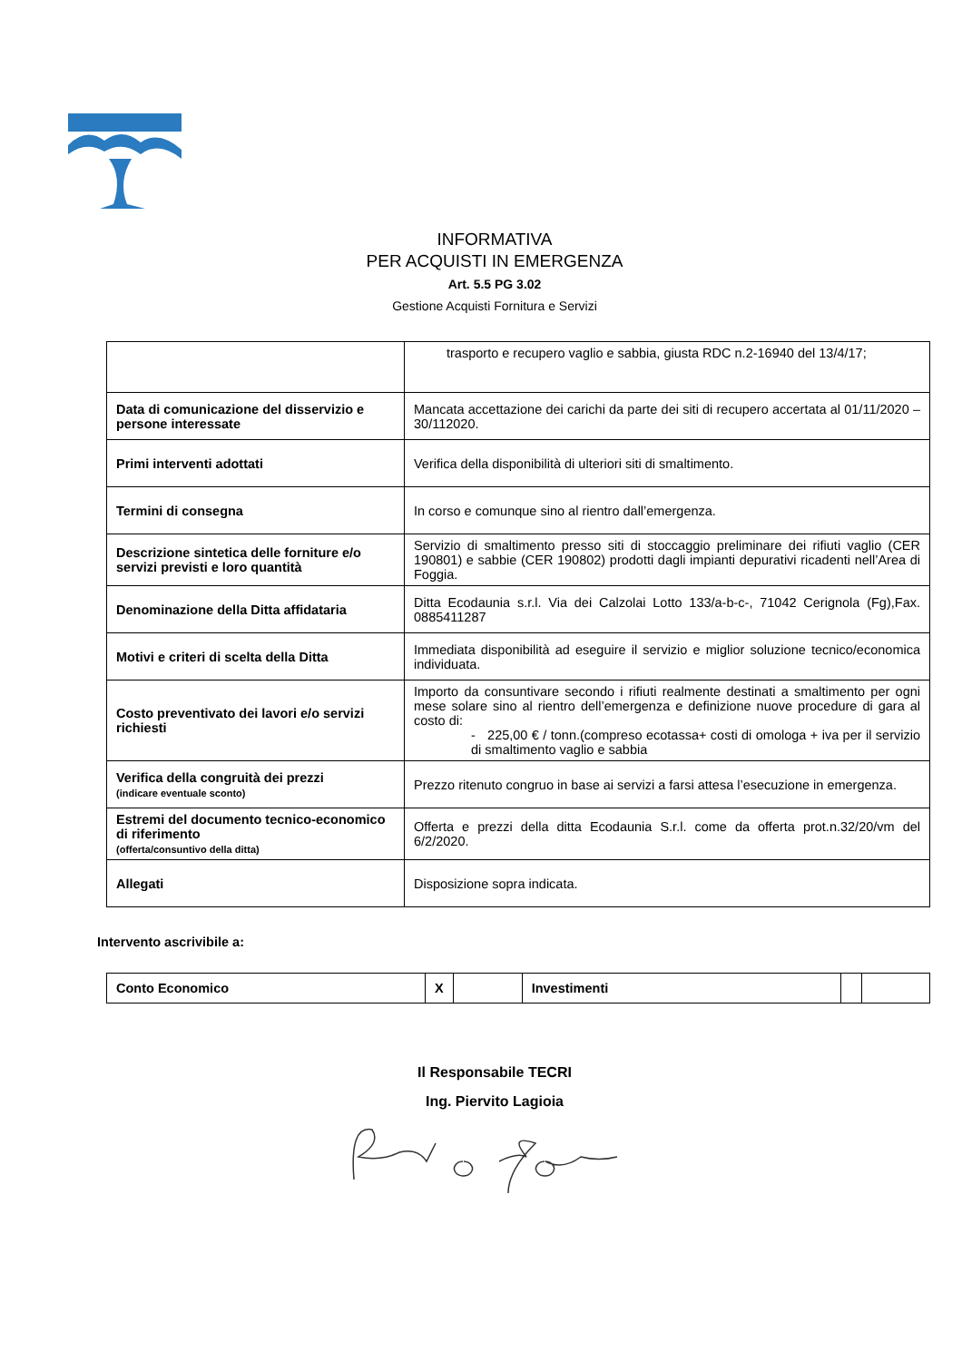INFORMATIVA
PER ACQUISTI IN EMERGENZA
Art. 5.5 PG 3.02
Gestione Acquisti Fornitura e Servizi
| | trasporto e recupero vaglio e sabbia, giusta RDC n.2-16940 del 13/4/17; |
| Data di comunicazione del disservizio e persone interessate | Mancata accettazione dei carichi da parte dei siti di recupero accertata al 01/11/2020 – 30/112020. |
| Primi interventi adottati | Verifica della disponibilità di ulteriori siti di smaltimento. |
| Termini di consegna | In corso e comunque sino al rientro dall’emergenza. |
| Descrizione sintetica delle forniture e/o servizi previsti e loro quantità | Servizio di smaltimento presso siti di stoccaggio preliminare dei rifiuti vaglio (CER 190801) e sabbie (CER 190802) prodotti dagli impianti depurativi ricadenti nell’Area di Foggia. |
| Denominazione della Ditta affidataria | Ditta Ecodaunia s.r.l. Via dei Calzolai Lotto 133/a-b-c-, 71042 Cerignola (Fg),Fax. 0885411287 |
| Motivi e criteri di scelta della Ditta | Immediata disponibilità ad eseguire il servizio e miglior soluzione tecnico/economica individuata. |
| Costo preventivato dei lavori e/o servizi richiesti | Importo da consuntivare secondo i rifiuti realmente destinati a smaltimento per ogni mese solare sino al rientro dell’emergenza e definizione nuove procedure di gara al costo di: - 225,00 € / tonn.(compreso ecotassa+ costi di omologa + iva per il servizio di smaltimento vaglio e sabbia |
| Verifica della congruità dei prezzi (indicare eventuale sconto) | Prezzo ritenuto congruo in base ai servizi a farsi attesa l’esecuzione in emergenza. |
| Estremi del documento tecnico-economico di riferimento (offerta/consuntivo della ditta) | Offerta e prezzi della ditta Ecodaunia S.r.l. come da offerta prot.n.32/20/vm del 6/2/2020. |
| Allegati | Disposizione sopra indicata. |
Intervento ascrivibile a:
| Conto Economico | X | | Investimenti | | |
Il Responsabile TECRI
Ing. Piervito Lagioia